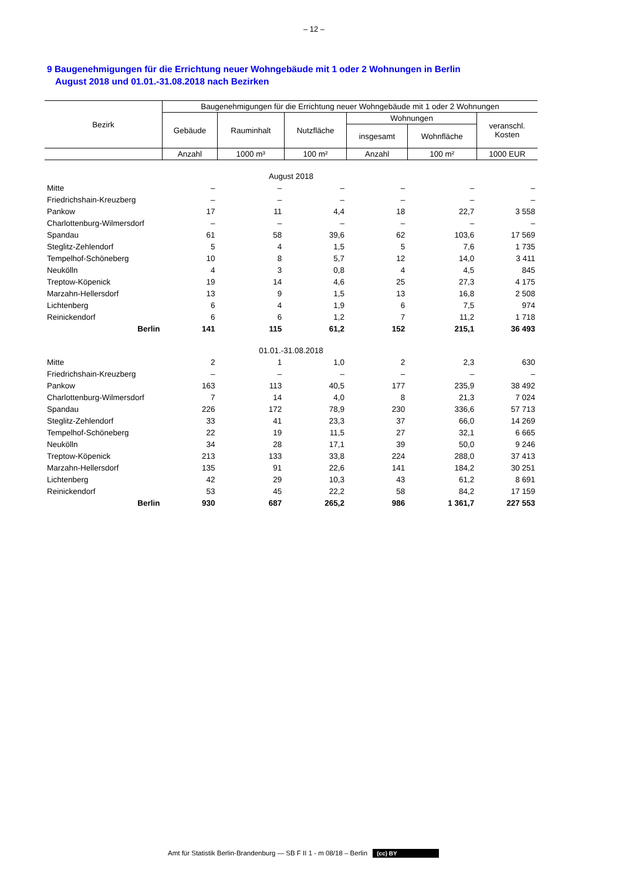– 12 –
9 Baugenehmigungen für die Errichtung neuer Wohngebäude mit 1 oder 2 Wohnungen in Berlin
August 2018 und 01.01.-31.08.2018 nach Bezirken
| Bezirk | Baugenehmigungen für die Errichtung neuer Wohngebäude mit 1 oder 2 Wohnungen | | | | | |
| --- | --- | --- | --- | --- | --- | --- |
| | Gebäude | Rauminhalt | Nutzfläche | Wohnungen | | veranschl. Kosten |
| | | | | insgesamt | Wohnfläche | |
| | Anzahl | 1000 m³ | 100 m² | Anzahl | 100 m² | 1000 EUR |
| August 2018 | | | | | | |
| Mitte | – | – | – | – | – | – |
| Friedrichshain-Kreuzberg | – | – | – | – | – | – |
| Pankow | 17 | 11 | 4,4 | 18 | 22,7 | 3 558 |
| Charlottenburg-Wilmersdorf | – | – | – | – | – | – |
| Spandau | 61 | 58 | 39,6 | 62 | 103,6 | 17 569 |
| Steglitz-Zehlendorf | 5 | 4 | 1,5 | 5 | 7,6 | 1 735 |
| Tempelhof-Schöneberg | 10 | 8 | 5,7 | 12 | 14,0 | 3 411 |
| Neukölln | 4 | 3 | 0,8 | 4 | 4,5 | 845 |
| Treptow-Köpenick | 19 | 14 | 4,6 | 25 | 27,3 | 4 175 |
| Marzahn-Hellersdorf | 13 | 9 | 1,5 | 13 | 16,8 | 2 508 |
| Lichtenberg | 6 | 4 | 1,9 | 6 | 7,5 | 974 |
| Reinickendorf | 6 | 6 | 1,2 | 7 | 11,2 | 1 718 |
| Berlin | 141 | 115 | 61,2 | 152 | 215,1 | 36 493 |
| 01.01.-31.08.2018 | | | | | | |
| Mitte | 2 | 1 | 1,0 | 2 | 2,3 | 630 |
| Friedrichshain-Kreuzberg | – | – | – | – | – | – |
| Pankow | 163 | 113 | 40,5 | 177 | 235,9 | 38 492 |
| Charlottenburg-Wilmersdorf | 7 | 14 | 4,0 | 8 | 21,3 | 7 024 |
| Spandau | 226 | 172 | 78,9 | 230 | 336,6 | 57 713 |
| Steglitz-Zehlendorf | 33 | 41 | 23,3 | 37 | 66,0 | 14 269 |
| Tempelhof-Schöneberg | 22 | 19 | 11,5 | 27 | 32,1 | 6 665 |
| Neukölln | 34 | 28 | 17,1 | 39 | 50,0 | 9 246 |
| Treptow-Köpenick | 213 | 133 | 33,8 | 224 | 288,0 | 37 413 |
| Marzahn-Hellersdorf | 135 | 91 | 22,6 | 141 | 184,2 | 30 251 |
| Lichtenberg | 42 | 29 | 10,3 | 43 | 61,2 | 8 691 |
| Reinickendorf | 53 | 45 | 22,2 | 58 | 84,2 | 17 159 |
| Berlin | 930 | 687 | 265,2 | 986 | 1 361,7 | 227 553 |
Amt für Statistik Berlin-Brandenburg — SB F II 1 - m 08/18 – Berlin (cc) BY